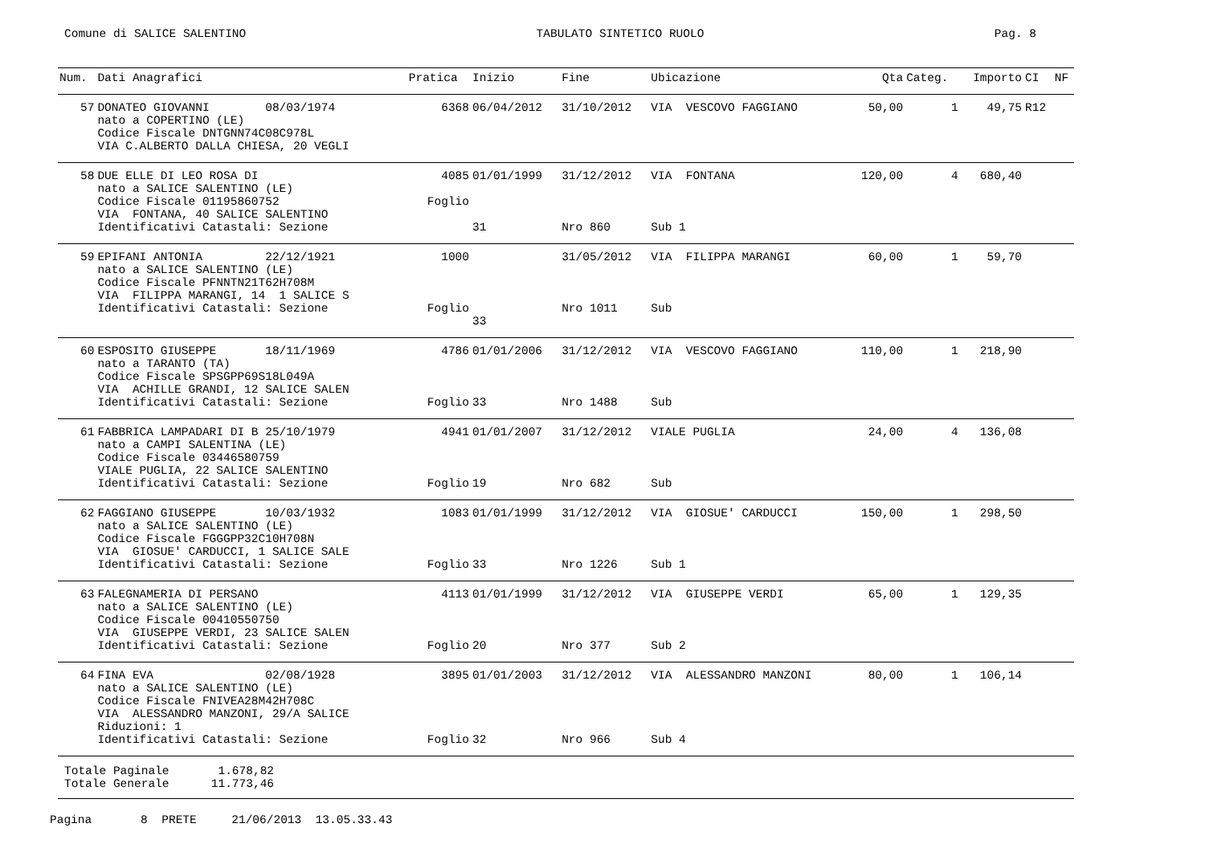Comune di SALICE SALENTINO TABULATO SINTETICO RUOLO Pag. 8
| Num. | Dati Anagrafici | Pratica | Inizio | Fine | Ubicazione | Qta | Categ. | Importo | CI | NF |
| --- | --- | --- | --- | --- | --- | --- | --- | --- | --- | --- |
| 57 | DONATEO GIOVANNI 08/03/1974 nato a COPERTINO (LE) Codice Fiscale DNTGNN74C08C978L VIA C.ALBERTO DALLA CHIESA, 20 VEGLI | 6368 | 06/04/2012 | 31/10/2012 | VIA VESCOVO FAGGIANO | 50,00 | 1 | 49,75 | R12 | |
| 58 | DUE ELLE DI LEO ROSA DI nato a SALICE SALENTINO (LE) Codice Fiscale 01195860752 VIA FONTANA, 40 SALICE SALENTINO Identificativi Catastali: Sezione | 4085 Foglio | 01/01/1999 31 | 31/12/2012 Nro 860 | VIA FONTANA Sub 1 | 120,00 | 4 | 680,40 | | |
| 59 | EPIFANI ANTONIA 22/12/1921 nato a SALICE SALENTINO (LE) Codice Fiscale PFNNTN21T62H708M VIA FILIPPA MARANGI, 14 1 SALICE S Identificativi Catastali: Sezione | 1000 Foglio | 33 | 31/05/2012 Nro 1011 | VIA FILIPPA MARANGI Sub | 60,00 | 1 | 59,70 | | |
| 60 | ESPOSITO GIUSEPPE 18/11/1969 nato a TARANTO (TA) Codice Fiscale SPSGPP69S18L049A VIA ACHILLE GRANDI, 12 SALICE SALEN Identificativi Catastali: Sezione | 4786 Foglio | 01/01/2006 33 | 31/12/2012 Nro 1488 | VIA VESCOVO FAGGIANO Sub | 110,00 | 1 | 218,90 | | |
| 61 | FABBRICA LAMPADARI DI B 25/10/1979 nato a CAMPI SALENTINA (LE) Codice Fiscale 03446580759 VIALE PUGLIA, 22 SALICE SALENTINO Identificativi Catastali: Sezione | 4941 Foglio | 01/01/2007 19 | 31/12/2012 Nro 682 | VIALE PUGLIA Sub | 24,00 | 4 | 136,08 | | |
| 62 | FAGGIANO GIUSEPPE 10/03/1932 nato a SALICE SALENTINO (LE) Codice Fiscale FGGGPP32C10H708N VIA GIOSUE' CARDUCCI, 1 SALICE SALE Identificativi Catastali: Sezione | 1083 Foglio | 01/01/1999 33 | 31/12/2012 Nro 1226 | VIA GIOSUE' CARDUCCI Sub 1 | 150,00 | 1 | 298,50 | | |
| 63 | FALEGNAMERIA DI PERSANO nato a SALICE SALENTINO (LE) Codice Fiscale 00410550750 VIA GIUSEPPE VERDI, 23 SALICE SALEN Identificativi Catastali: Sezione | 4113 Foglio | 01/01/1999 20 | 31/12/2012 Nro 377 | VIA GIUSEPPE VERDI Sub 2 | 65,00 | 1 | 129,35 | | |
| 64 | FINA EVA 02/08/1928 nato a SALICE SALENTINO (LE) Codice Fiscale FNIVEA28M42H708C VIA ALESSANDRO MANZONI, 29/A SALICE Riduzioni: 1 Identificativi Catastali: Sezione | 3895 Foglio | 01/01/2003 32 | 31/12/2012 Nro 966 | VIA ALESSANDRO MANZONI Sub 4 | 80,00 | 1 | 106,14 | | |
Totale Paginale 1.678,82 Totale Generale 11.773,46
Pagina 8 PRETE 21/06/2013 13.05.33.43